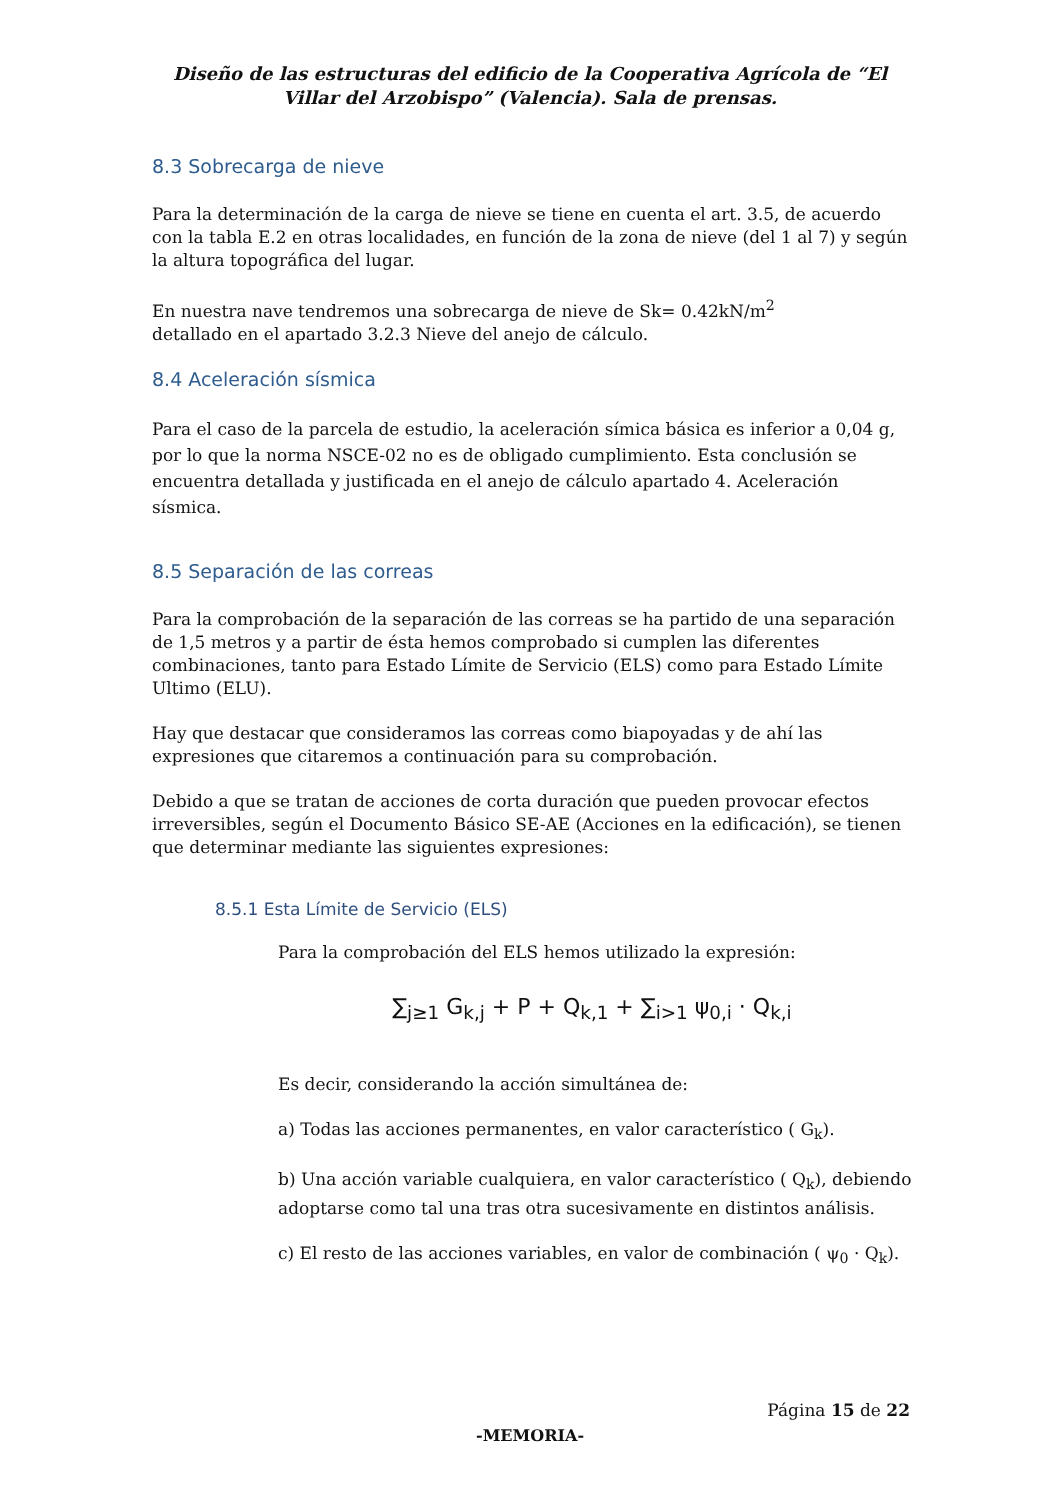Diseño de las estructuras del edificio de la Cooperativa Agrícola de “El Villar del Arzobispo” (Valencia). Sala de prensas.
8.3 Sobrecarga de nieve
Para la determinación de la carga de nieve se tiene en cuenta el art. 3.5, de acuerdo con la tabla E.2 en otras localidades, en función de la zona de nieve (del 1 al 7) y según la altura topográfica del lugar.
En nuestra nave tendremos una sobrecarga de nieve de Sk= 0.42kN/m<sup>2</sup>
detallado en el apartado 3.2.3 Nieve del anejo de cálculo.
8.4 Aceleración sísmica
Para el caso de la parcela de estudio, la aceleración símica básica es inferior a 0,04 g, por lo que la norma NSCE-02 no es de obligado cumplimiento. Esta conclusión se encuentra detallada y justificada en el anejo de cálculo apartado 4. Aceleración sísmica.
8.5 Separación de las correas
Para la comprobación de la separación de las correas se ha partido de una separación de 1,5 metros y a partir de ésta hemos comprobado si cumplen las diferentes combinaciones, tanto para Estado Límite de Servicio (ELS) como para Estado Límite Ultimo (ELU).
Hay que destacar que consideramos las correas como biapoyadas y de ahí las expresiones que citaremos a continuación para su comprobación.
Debido a que se tratan de acciones de corta duración que pueden provocar efectos irreversibles, según el Documento Básico SE-AE (Acciones en la edificación), se tienen que determinar mediante las siguientes expresiones:
8.5.1 Esta Límite de Servicio (ELS)
Para la comprobación del ELS hemos utilizado la expresión:
∑<sub>j≥1</sub> G<sub>k,j</sub> + P + Q<sub>k,1</sub> + ∑<sub>i>1</sub> ψ<sub>0,i</sub> · Q<sub>k,i</sub>
Es decir, considerando la acción simultánea de:
a) Todas las acciones permanentes, en valor característico ( G<sub>k</sub>).
b) Una acción variable cualquiera, en valor característico ( Q<sub>k</sub>), debiendo adoptarse como tal una tras otra sucesivamente en distintos análisis.
c) El resto de las acciones variables, en valor de combinación ( ψ<sub>0</sub> · Q<sub>k</sub>).
Página 15 de 22
-MEMORIA-